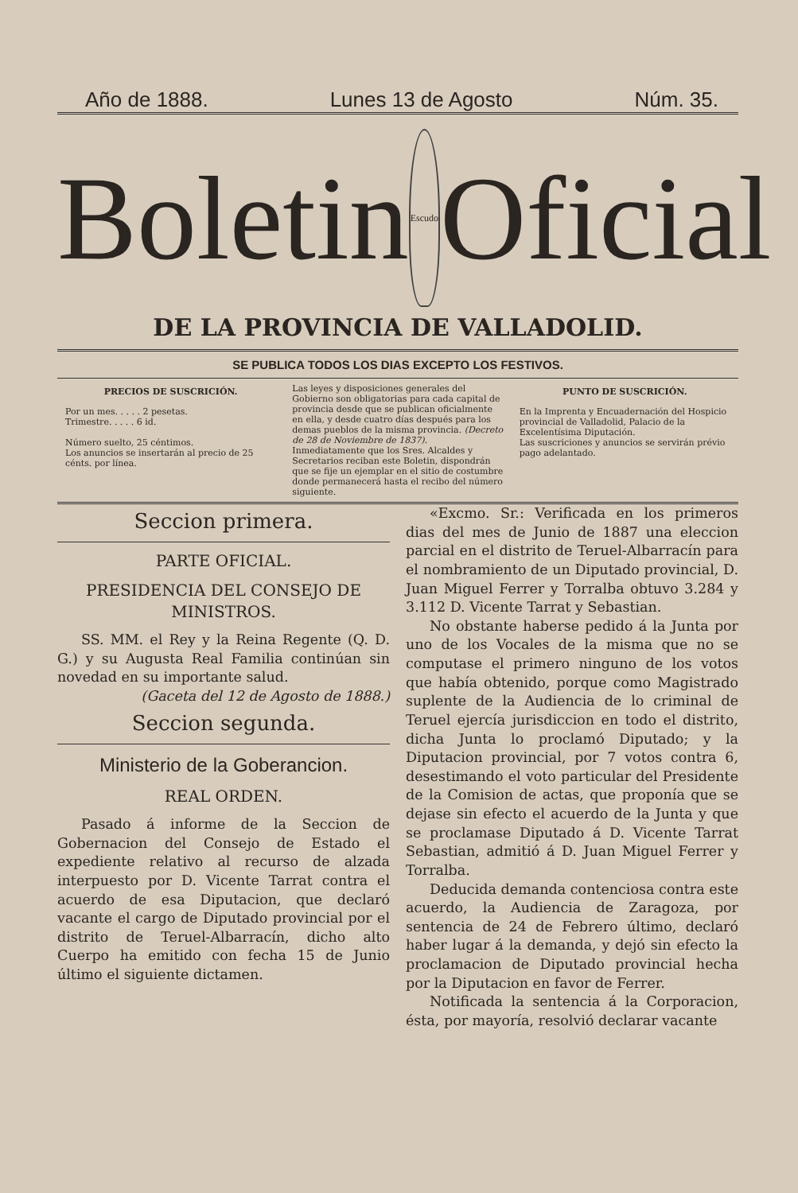Año de 1888. Lunes 13 de Agosto Núm. 35.
Boletin
Escudo
Oficial
DE LA PROVINCIA DE VALLADOLID.
SE PUBLICA TODOS LOS DIAS EXCEPTO LOS FESTIVOS.
PRECIOS DE SUSCRICIÓN.
Por un mes. . . . . 2 pesetas.
Trimestre. . . . . 6 id.
Número suelto, 25 céntimos.
Los anuncios se insertarán al precio de 25 cénts. por línea.
Las leyes y disposiciones generales del Gobierno son obligatorias para cada capital de provincia desde que se publican oficialmente en ella, y desde cuatro días después para los demas pueblos de la misma provincia. (Decreto de 28 de Noviembre de 1837).
Inmediatamente que los Sres. Alcaldes y Secretarios reciban este Boletin, dispondrán que se fije un ejemplar en el sitio de costumbre donde permanecerá hasta el recibo del número siguiente.
PUNTO DE SUSCRICIÓN.
En la Imprenta y Encuadernación del Hospicio provincial de Valladolid, Palacio de la Excelentísima Diputación.
Las suscriciones y anuncios se servirán prévio pago adelantado.
Seccion primera.
PARTE OFICIAL.
PRESIDENCIA DEL CONSEJO DE MINISTROS.
SS. MM. el Rey y la Reina Regente (Q. D. G.) y su Augusta Real Familia continúan sin novedad en su importante salud.
(Gaceta del 12 de Agosto de 1888.)
Seccion segunda.
Ministerio de la Goberancion.
REAL ORDEN.
Pasado á informe de la Seccion de Gobernacion del Consejo de Estado el expediente relativo al recurso de alzada interpuesto por D. Vicente Tarrat contra el acuerdo de esa Diputacion, que declaró vacante el cargo de Diputado provincial por el distrito de Teruel-Albarracín, dicho alto Cuerpo ha emitido con fecha 15 de Junio último el siguiente dictamen.
«Excmo. Sr.: Verificada en los primeros dias del mes de Junio de 1887 una eleccion parcial en el distrito de Teruel-Albarracín para el nombramiento de un Diputado provincial, D. Juan Miguel Ferrer y Torralba obtuvo 3.284 y 3.112 D. Vicente Tarrat y Sebastian.
No obstante haberse pedido á la Junta por uno de los Vocales de la misma que no se computase el primero ninguno de los votos que había obtenido, porque como Magistrado suplente de la Audiencia de lo criminal de Teruel ejercía jurisdiccion en todo el distrito, dicha Junta lo proclamó Diputado; y la Diputacion provincial, por 7 votos contra 6, desestimando el voto particular del Presidente de la Comision de actas, que proponía que se dejase sin efecto el acuerdo de la Junta y que se proclamase Diputado á D. Vicente Tarrat Sebastian, admitió á D. Juan Miguel Ferrer y Torralba.
Deducida demanda contenciosa contra este acuerdo, la Audiencia de Zaragoza, por sentencia de 24 de Febrero último, declaró haber lugar á la demanda, y dejó sin efecto la proclamacion de Diputado provincial hecha por la Diputacion en favor de Ferrer.
Notificada la sentencia á la Corporacion, ésta, por mayoría, resolvió declarar vacante